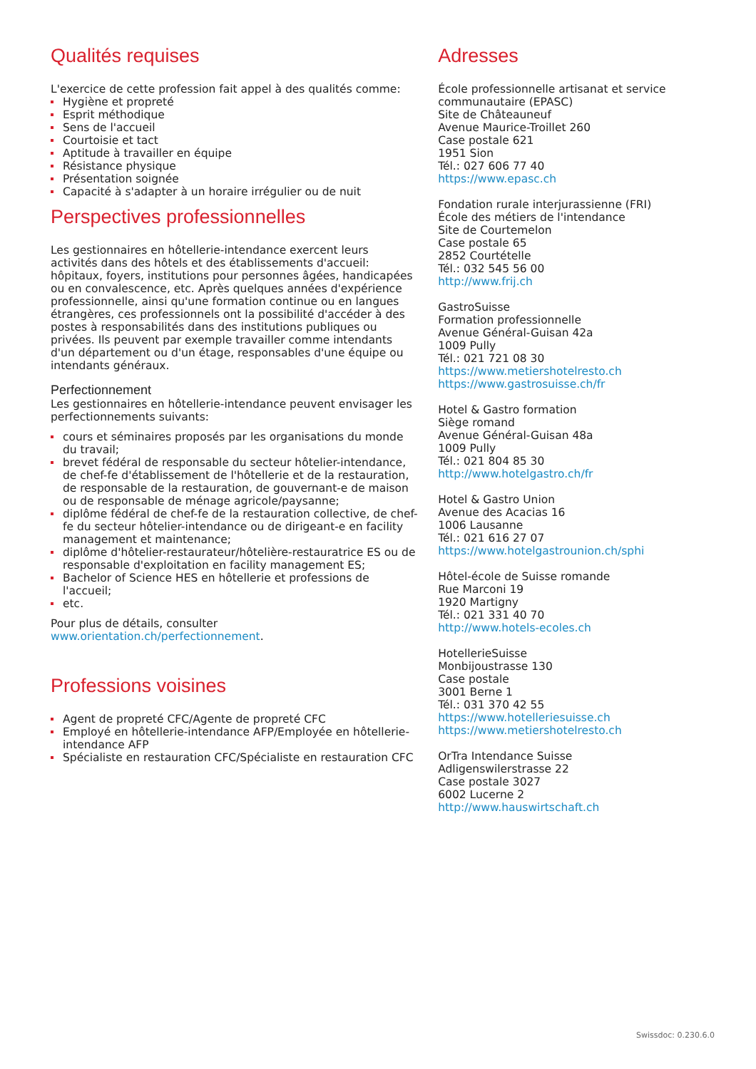Qualités requises
L'exercice de cette profession fait appel à des qualités comme:
Hygiène et propreté
Esprit méthodique
Sens de l'accueil
Courtoisie et tact
Aptitude à travailler en équipe
Résistance physique
Présentation soignée
Capacité à s'adapter à un horaire irrégulier ou de nuit
Perspectives professionnelles
Les gestionnaires en hôtellerie-intendance exercent leurs activités dans des hôtels et des établissements d'accueil: hôpitaux, foyers, institutions pour personnes âgées, handicapées ou en convalescence, etc. Après quelques années d'expérience professionnelle, ainsi qu'une formation continue ou en langues étrangères, ces professionnels ont la possibilité d'accéder à des postes à responsabilités dans des institutions publiques ou privées. Ils peuvent par exemple travailler comme intendants d'un département ou d'un étage, responsables d'une équipe ou intendants généraux.
Perfectionnement
Les gestionnaires en hôtellerie-intendance peuvent envisager les perfectionnements suivants:
cours et séminaires proposés par les organisations du monde du travail;
brevet fédéral de responsable du secteur hôtelier-intendance, de chef-fe d'établissement de l'hôtellerie et de la restauration, de responsable de la restauration, de gouvernant-e de maison ou de responsable de ménage agricole/paysanne;
diplôme fédéral de chef-fe de la restauration collective, de chef-fe du secteur hôtelier-intendance ou de dirigeant-e en facility management et maintenance;
diplôme d'hôtelier-restaurateur/hôtelière-restauratrice ES ou de responsable d'exploitation en facility management ES;
Bachelor of Science HES en hôtellerie et professions de l'accueil;
etc.
Pour plus de détails, consulter www.orientation.ch/perfectionnement.
Professions voisines
Agent de propreté CFC/Agente de propreté CFC
Employé en hôtellerie-intendance AFP/Employée en hôtellerie-intendance AFP
Spécialiste en restauration CFC/Spécialiste en restauration CFC
Adresses
École professionnelle artisanat et service communautaire (EPASC)
Site de Châteauneuf
Avenue Maurice-Troillet 260
Case postale 621
1951 Sion
Tél.: 027 606 77 40
https://www.epasc.ch
Fondation rurale interjurassienne (FRI)
École des métiers de l'intendance
Site de Courtemelon
Case postale 65
2852 Courtételle
Tél.: 032 545 56 00
http://www.frij.ch
GastroSuisse
Formation professionnelle
Avenue Général-Guisan 42a
1009 Pully
Tél.: 021 721 08 30
https://www.metiershotelresto.ch
https://www.gastrosuisse.ch/fr
Hotel & Gastro formation
Siège romand
Avenue Général-Guisan 48a
1009 Pully
Tél.: 021 804 85 30
http://www.hotelgastro.ch/fr
Hotel & Gastro Union
Avenue des Acacias 16
1006 Lausanne
Tél.: 021 616 27 07
https://www.hotelgastrounion.ch/sphi
Hôtel-école de Suisse romande
Rue Marconi 19
1920 Martigny
Tél.: 021 331 40 70
http://www.hotels-ecoles.ch
HotellerieSuisse
Monbijoustrasse 130
Case postale
3001 Berne 1
Tél.: 031 370 42 55
https://www.hotelleriesuisse.ch
https://www.metiershotelresto.ch
OrTra Intendance Suisse
Adligenswilerstrasse 22
Case postale 3027
6002 Lucerne 2
http://www.hauswirtschaft.ch
Swissdoc: 0.230.6.0